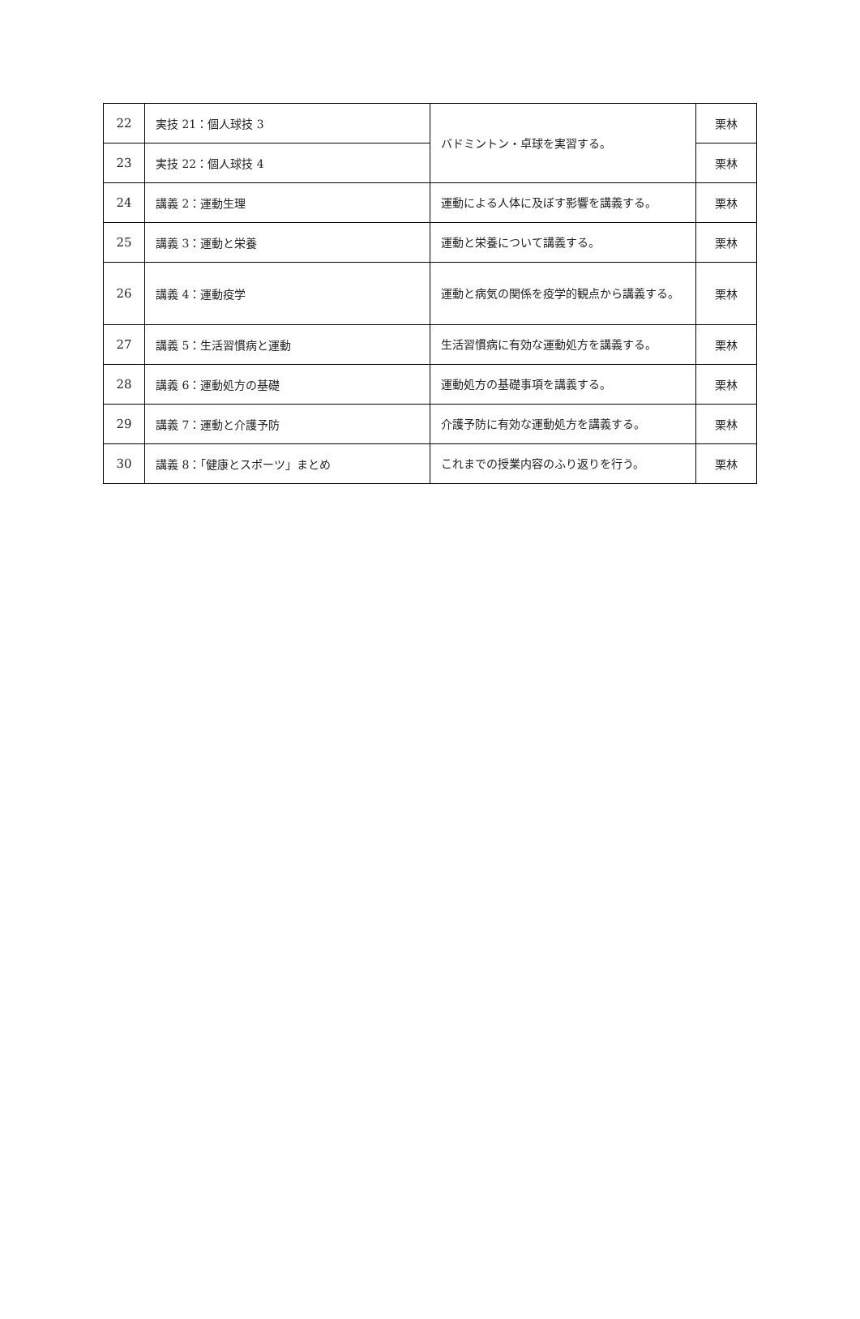| 22 | 実技 21：個人球技 3 | バドミントン・卓球を実習する。 | 栗林 |
| 23 | 実技 22：個人球技 4 | | 栗林 |
| 24 | 講義 2：運動生理 | 運動による人体に及ぼす影響を講義する。 | 栗林 |
| 25 | 講義 3：運動と栄養 | 運動と栄養について講義する。 | 栗林 |
| 26 | 講義 4：運動疫学 | 運動と病気の関係を疫学的観点から講義する。 | 栗林 |
| 27 | 講義 5：生活習慣病と運動 | 生活習慣病に有効な運動処方を講義する。 | 栗林 |
| 28 | 講義 6：運動処方の基礎 | 運動処方の基礎事項を講義する。 | 栗林 |
| 29 | 講義 7：運動と介護予防 | 介護予防に有効な運動処方を講義する。 | 栗林 |
| 30 | 講義 8：「健康とスポーツ」まとめ | これまでの授業内容のふり返りを行う。 | 栗林 |